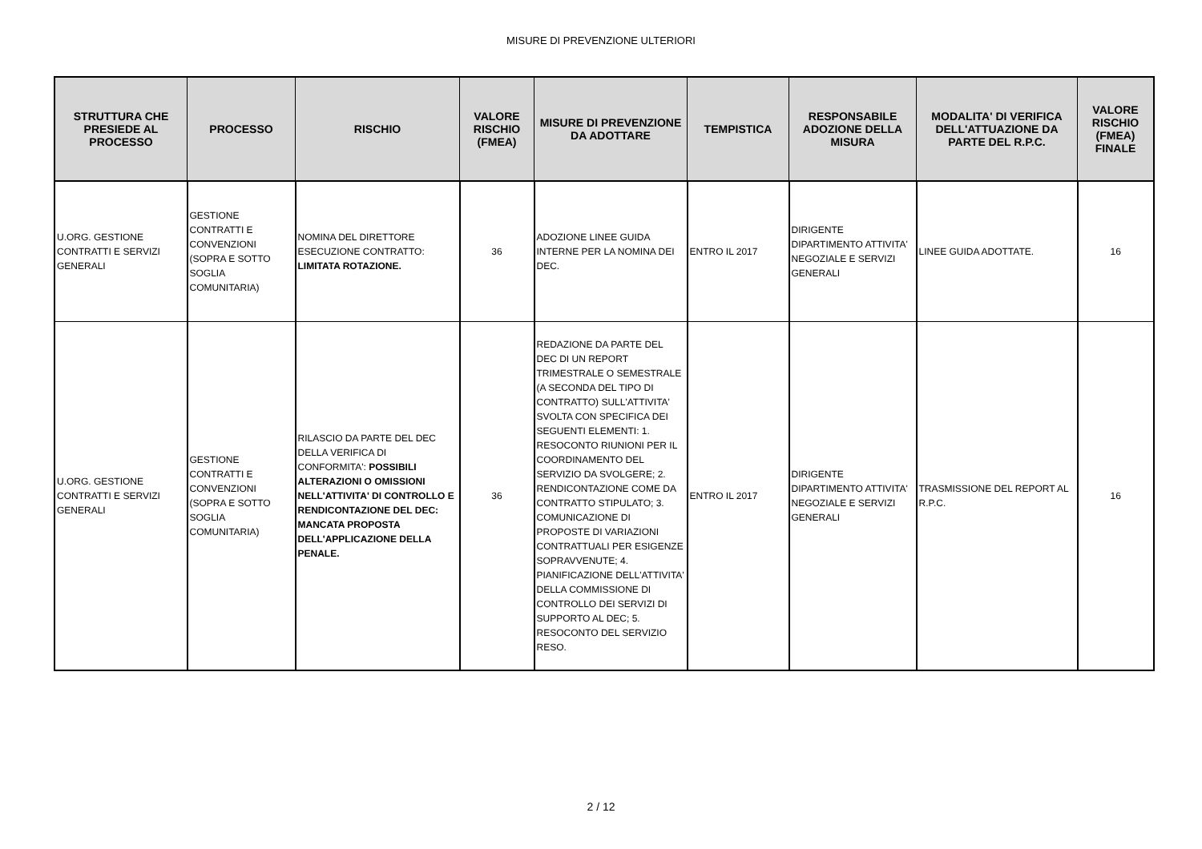MISURE DI PREVENZIONE ULTERIORI
| STRUTTURA CHE PRESIEDE AL PROCESSO | PROCESSO | RISCHIO | VALORE RISCHIO (FMEA) | MISURE DI PREVENZIONE DA ADOTTARE | TEMPISTICA | RESPONSABILE ADOZIONE DELLA MISURA | MODALITA' DI VERIFICA DELL'ATTUAZIONE DA PARTE DEL R.P.C. | VALORE RISCHIO (FMEA) FINALE |
| --- | --- | --- | --- | --- | --- | --- | --- | --- |
| U.ORG. GESTIONE CONTRATTI E SERVIZI GENERALI | GESTIONE CONTRATTI E CONVENZIONI (SOPRA E SOTTO SOGLIA COMUNITARIA) | NOMINA DEL DIRETTORE ESECUZIONE CONTRATTO: LIMITATA ROTAZIONE. | 36 | ADOZIONE LINEE GUIDA INTERNE PER LA NOMINA DEI DEC. | ENTRO IL 2017 | DIRIGENTE DIPARTIMENTO ATTIVITA' NEGOZIALE E SERVIZI GENERALI | LINEE GUIDA ADOTTATE. | 16 |
| U.ORG. GESTIONE CONTRATTI E SERVIZI GENERALI | GESTIONE CONTRATTI E CONVENZIONI (SOPRA E SOTTO SOGLIA COMUNITARIA) | RILASCIO DA PARTE DEL DEC DELLA VERIFICA DI CONFORMITA': POSSIBILI ALTERAZIONI O OMISSIONI NELL'ATTIVITA' DI CONTROLLO E RENDICONTAZIONE DEL DEC: MANCATA PROPOSTA DELL'APPLICAZIONE DELLA PENALE. | 36 | REDAZIONE DA PARTE DEL DEC DI UN REPORT TRIMESTRALE O SEMESTRALE (A SECONDA DEL TIPO DI CONTRATTO) SULL'ATTIVITA' SVOLTA CON SPECIFICA DEI SEGUENTI ELEMENTI: 1. RESOCONTO RIUNIONI PER IL COORDINAMENTO DEL SERVIZIO DA SVOLGERE; 2. RENDICONTAZIONE COME DA CONTRATTO STIPULATO; 3. COMUNICAZIONE DI PROPOSTE DI VARIAZIONI CONTRATTUALI PER ESIGENZE SOPRAVVENUTE; 4. PIANIFICAZIONE DELL'ATTIVITA' DELLA COMMISSIONE DI CONTROLLO DEI SERVIZI DI SUPPORTO AL DEC; 5. RESOCONTO DEL SERVIZIO RESO. | ENTRO IL 2017 | DIRIGENTE DIPARTIMENTO ATTIVITA' NEGOZIALE E SERVIZI GENERALI | TRASMISSIONE DEL REPORT AL R.P.C. | 16 |
2 / 12